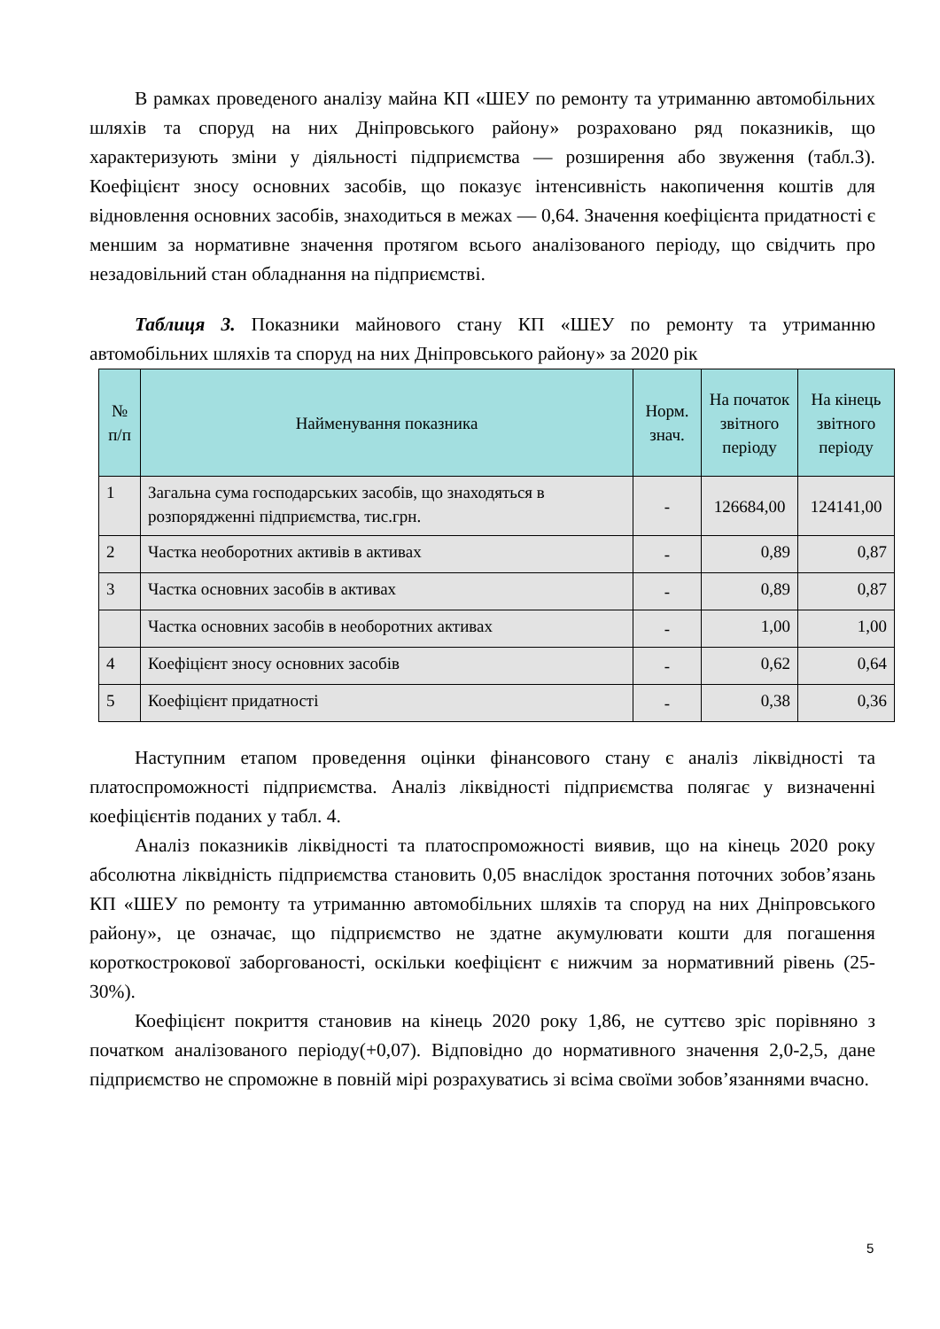В рамках проведеного аналізу майна КП «ШЕУ по ремонту та утриманню автомобільних шляхів та споруд на них Дніпровського району» розраховано ряд показників, що характеризують зміни у діяльності підприємства — розширення або звуження (табл.3). Коефіцієнт зносу основних засобів, що показує інтенсивність накопичення коштів для відновлення основних засобів, знаходиться в межах — 0,64. Значення коефіцієнта придатності є меншим за нормативне значення протягом всього аналізованого періоду, що свідчить про незадовільний стан обладнання на підприємстві.
Таблиця 3. Показники майнового стану КП «ШЕУ по ремонту та утриманню автомобільних шляхів та споруд на них Дніпровського району» за 2020 рік
| № п/п | Найменування показника | Норм. знач. | На початок звітного періоду | На кінець звітного періоду |
| --- | --- | --- | --- | --- |
| 1 | Загальна сума господарських засобів, що знаходяться в розпорядженні підприємства, тис.грн. | - | 126684,00 | 124141,00 |
| 2 | Частка необоротних активів в активах | - | 0,89 | 0,87 |
| 3 | Частка основних засобів в активах | - | 0,89 | 0,87 |
| | Частка основних засобів в необоротних активах | - | 1,00 | 1,00 |
| 4 | Коефіцієнт зносу основних засобів | - | 0,62 | 0,64 |
| 5 | Коефіцієнт придатності | - | 0,38 | 0,36 |
Наступним етапом проведення оцінки фінансового стану є аналіз ліквідності та платоспроможності підприємства. Аналіз ліквідності підприємства полягає у визначенні коефіцієнтів поданих у табл. 4.
Аналіз показників ліквідності та платоспроможності виявив, що на кінець 2020 року абсолютна ліквідність підприємства становить 0,05 внаслідок зростання поточних зобов’язань КП «ШЕУ по ремонту та утриманню автомобільних шляхів та споруд на них Дніпровського району», це означає, що підприємство не здатне акумулювати кошти для погашення короткострокової заборгованості, оскільки коефіцієнт є нижчим за нормативний рівень (25-30%).
Коефіцієнт покриття становив на кінець 2020 року 1,86, не суттєво зріс порівняно з початком аналізованого періоду(+0,07). Відповідно до нормативного значення 2,0-2,5, дане підприємство не спроможне в повній мірі розрахуватись зі всіма своїми зобов’язаннями вчасно.
5